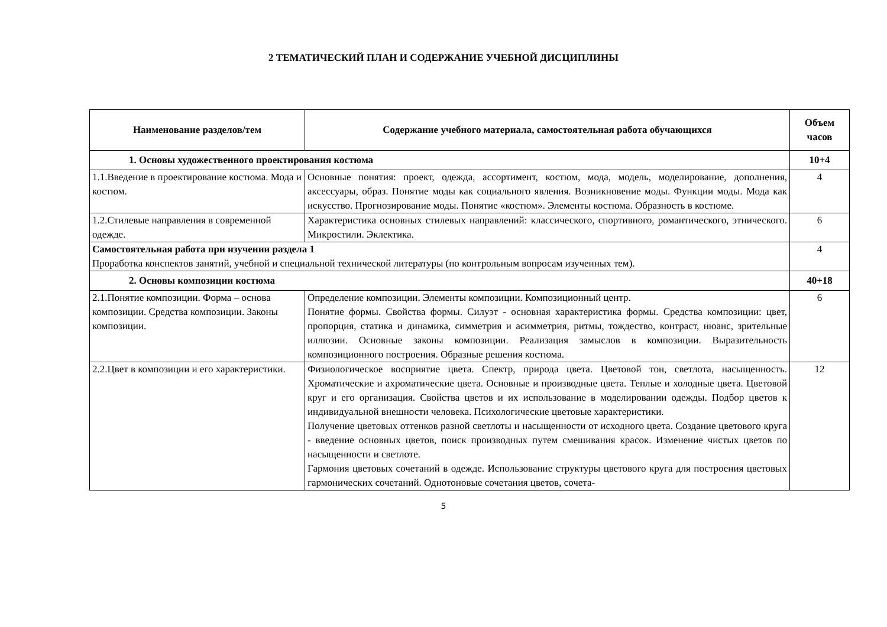2 ТЕМАТИЧЕСКИЙ ПЛАН И СОДЕРЖАНИЕ УЧЕБНОЙ ДИСЦИПЛИНЫ
| Наименование разделов/тем | Содержание учебного материала, самостоятельная работа обучающихся | Объем часов |
| --- | --- | --- |
| 1. Основы художественного проектирования костюма | | 10+4 |
| 1.1.Введение в проектирование костюма. Мода и костюм. | Основные понятия: проект, одежда, ассортимент, костюм, мода, модель, моделирование, дополнения, аксессуары, образ. Понятие моды как социального явления. Возникновение моды. Функции моды. Мода как искусство. Прогнозирование моды. Понятие «костюм». Элементы костюма. Образность в костюме. | 4 |
| 1.2.Стилевые направления в современной одежде. | Характеристика основных стилевых направлений: классического, спортивного, романтического, этнического. Микростили. Эклектика. | 6 |
| Самостоятельная работа при изучении раздела 1 Проработка конспектов занятий, учебной и специальной технической литературы (по контрольным вопросам изученных тем). | | 4 |
| 2. Основы композиции костюма | | 40+18 |
| 2.1.Понятие композиции. Форма – основа композиции. Средства композиции. Законы композиции. | Определение композиции. Элементы композиции. Композиционный центр. Понятие формы. Свойства формы. Силуэт - основная характеристика формы. Средства композиции: цвет, пропорция, статика и динамика, симметрия и асимметрия, ритмы, тождество, контраст, нюанс, зрительные иллюзии. Основные законы композиции. Реализация замыслов в композиции. Выразительность композиционного построения. Образные решения костюма. | 6 |
| 2.2.Цвет в композиции и его характеристики. | Физиологическое восприятие цвета. Спектр, природа цвета. Цветовой тон, светлота, насыщенность. Хроматические и ахроматические цвета. Основные и производные цвета. Теплые и холодные цвета. Цветовой круг и его организация. Свойства цветов и их использование в моделировании одежды. Подбор цветов к индивидуальной внешности человека. Психологические цветовые характеристики. Получение цветовых оттенков разной светлоты и насыщенности от исходного цвета. Создание цветового круга - введение основных цветов, поиск производных путем смешивания красок. Изменение чистых цветов по насыщенности и светлоте. Гармония цветовых сочетаний в одежде. Использование структуры цветового круга для построения цветовых гармонических сочетаний. Однотоновые сочетания цветов, сочета- | 12 |
5